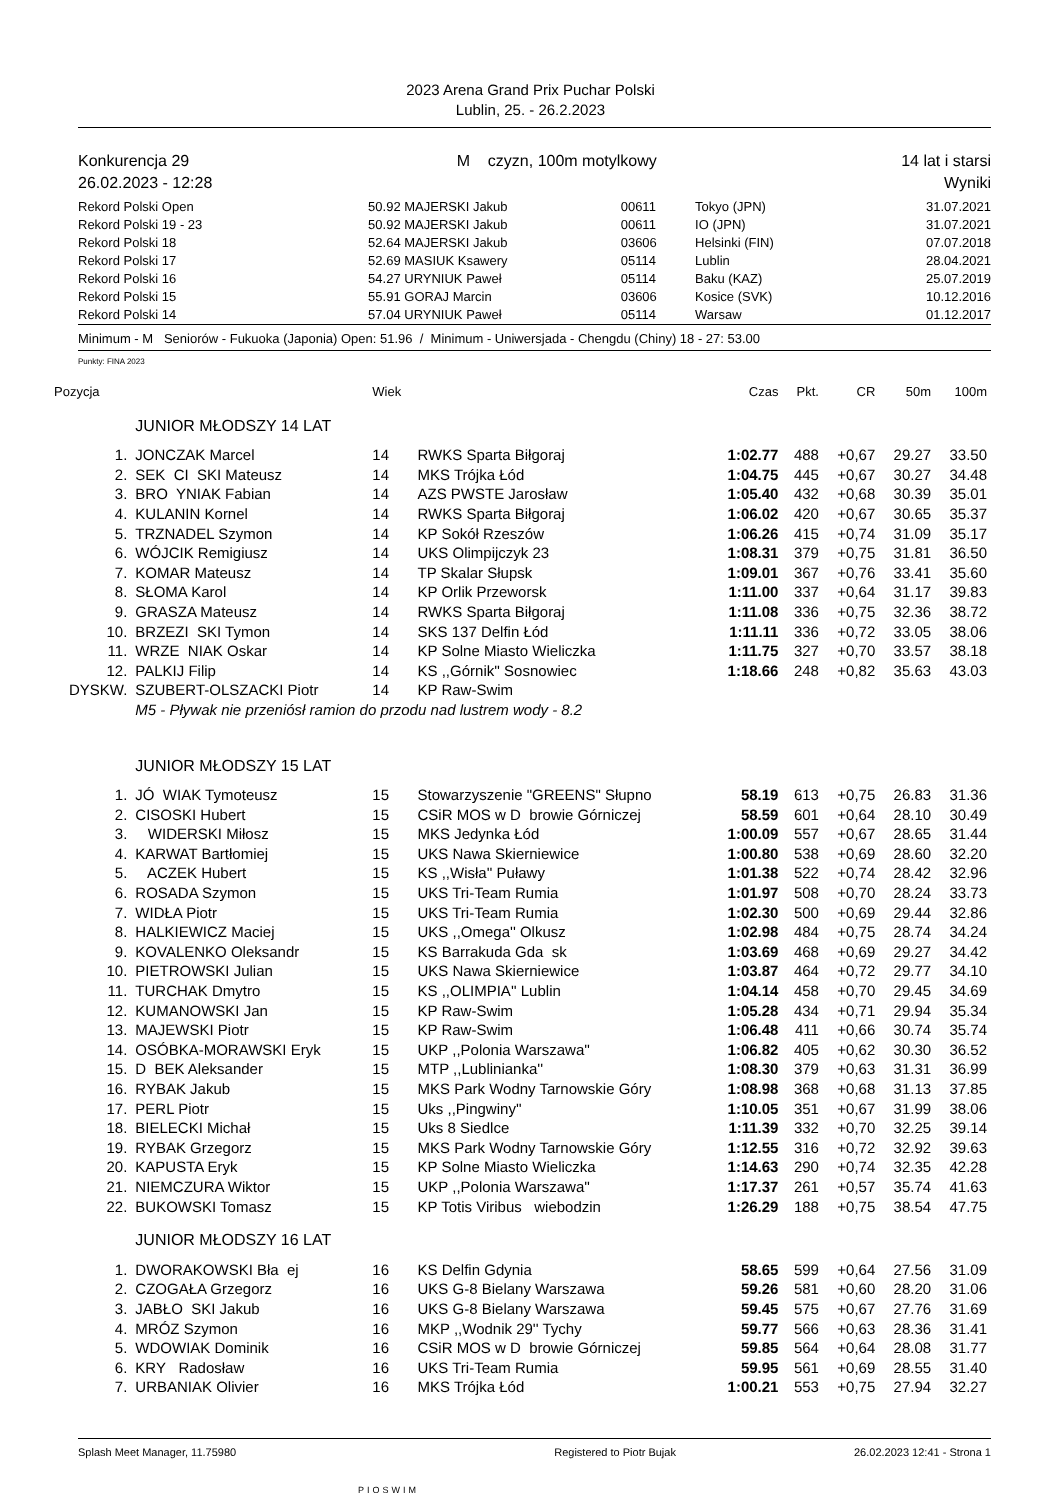2023 Arena Grand Prix Puchar Polski
Lublin, 25. - 26.2.2023
Konkurencja 29
26.02.2023 - 12:28
M czyzn, 100m motylkowy 14 lat i starsi
Wyniki
| Rekord Polski Open | 50.92 | MAJERSKI Jakub | 00611 | Tokyo (JPN) | 31.07.2021 |
| Rekord Polski 19 - 23 | 50.92 | MAJERSKI Jakub | 00611 | IO (JPN) | 31.07.2021 |
| Rekord Polski 18 | 52.64 | MAJERSKI Jakub | 03606 | Helsinki (FIN) | 07.07.2018 |
| Rekord Polski 17 | 52.69 | MASIUK Ksawery | 05114 | Lublin | 28.04.2021 |
| Rekord Polski 16 | 54.27 | URYNIUK Paweł | 05114 | Baku (KAZ) | 25.07.2019 |
| Rekord Polski 15 | 55.91 | GORAJ Marcin | 03606 | Kosice (SVK) | 10.12.2016 |
| Rekord Polski 14 | 57.04 | URYNIUK Paweł | 05114 | Warsaw | 01.12.2017 |
Minimum - M Seniorów - Fukuoka (Japonia) Open: 51.96 / Minimum - Uniwersjada - Chengdu (Chiny) 18 - 27: 53.00
Punkty: FINA 2023
| Pozycja | | Wiek | | Czas | Pkt. | CR | 50m | 100m |
| | JUNIOR MŁODSZY 14 LAT | | | | | | | |
| 1. | JONCZAK Marcel | 14 | RWKS Sparta Biłgoraj | 1:02.77 | 488 | +0,67 | 29.27 | 33.50 |
| 2. | SEK CI SKI Mateusz | 14 | MKS Trójka Łód | 1:04.75 | 445 | +0,67 | 30.27 | 34.48 |
| 3. | BRO YNIAK Fabian | 14 | AZS PWSTE Jarosław | 1:05.40 | 432 | +0,68 | 30.39 | 35.01 |
| 4. | KULANIN Kornel | 14 | RWKS Sparta Biłgoraj | 1:06.02 | 420 | +0,67 | 30.65 | 35.37 |
| 5. | TRZNADEL Szymon | 14 | KP Sokół Rzeszów | 1:06.26 | 415 | +0,74 | 31.09 | 35.17 |
| 6. | WÓJCIK Remigiusz | 14 | UKS Olimpijczyk 23 | 1:08.31 | 379 | +0,75 | 31.81 | 36.50 |
| 7. | KOMAR Mateusz | 14 | TP Skalar Słupsk | 1:09.01 | 367 | +0,76 | 33.41 | 35.60 |
| 8. | SŁOMA Karol | 14 | KP Orlik Przeworsk | 1:11.00 | 337 | +0,64 | 31.17 | 39.83 |
| 9. | GRASZA Mateusz | 14 | RWKS Sparta Biłgoraj | 1:11.08 | 336 | +0,75 | 32.36 | 38.72 |
| 10. | BRZEZI SKI Tymon | 14 | SKS 137 Delfin Łód | 1:11.11 | 336 | +0,72 | 33.05 | 38.06 |
| 11. | WRZE NIAK Oskar | 14 | KP Solne Miasto Wieliczka | 1:11.75 | 327 | +0,70 | 33.57 | 38.18 |
| 12. | PALKIJ Filip | 14 | KS ,,Górnik'' Sosnowiec | 1:18.66 | 248 | +0,82 | 35.63 | 43.03 |
| DYSKW. | SZUBERT-OLSZACKI Piotr | 14 | KP Raw-Swim | | | | | |
| | M5 - Pływak nie przeniósł ramion do przodu nad lustrem wody - 8.2 | | | | | | | |
| | JUNIOR MŁODSZY 15 LAT | | | | | | | |
| 1. | JÓ WIAK Tymoteusz | 15 | Stowarzyszenie "GREENS" Słupno | 58.19 | 613 | +0,75 | 26.83 | 31.36 |
| 2. | CISOSKI Hubert | 15 | CSiR MOS w D browie Górniczej | 58.59 | 601 | +0,64 | 28.10 | 30.49 |
| 3. | WIDERSKI Miłosz | 15 | MKS Jedynka Łód | 1:00.09 | 557 | +0,67 | 28.65 | 31.44 |
| 4. | KARWAT Bartłomiej | 15 | UKS Nawa Skierniewice | 1:00.80 | 538 | +0,69 | 28.60 | 32.20 |
| 5. | ACZEK Hubert | 15 | KS ,,Wisła'' Puławy | 1:01.38 | 522 | +0,74 | 28.42 | 32.96 |
| 6. | ROSADA Szymon | 15 | UKS Tri-Team Rumia | 1:01.97 | 508 | +0,70 | 28.24 | 33.73 |
| 7. | WIDŁA Piotr | 15 | UKS Tri-Team Rumia | 1:02.30 | 500 | +0,69 | 29.44 | 32.86 |
| 8. | HALKIEWICZ Maciej | 15 | UKS ,,Omega'' Olkusz | 1:02.98 | 484 | +0,75 | 28.74 | 34.24 |
| 9. | KOVALENKO Oleksandr | 15 | KS Barrakuda Gda sk | 1:03.69 | 468 | +0,69 | 29.27 | 34.42 |
| 10. | PIETROWSKI Julian | 15 | UKS Nawa Skierniewice | 1:03.87 | 464 | +0,72 | 29.77 | 34.10 |
| 11. | TURCHAK Dmytro | 15 | KS ,,OLIMPIA'' Lublin | 1:04.14 | 458 | +0,70 | 29.45 | 34.69 |
| 12. | KUMANOWSKI Jan | 15 | KP Raw-Swim | 1:05.28 | 434 | +0,71 | 29.94 | 35.34 |
| 13. | MAJEWSKI Piotr | 15 | KP Raw-Swim | 1:06.48 | 411 | +0,66 | 30.74 | 35.74 |
| 14. | OSÓBKA-MORAWSKI Eryk | 15 | UKP ,,Polonia Warszawa'' | 1:06.82 | 405 | +0,62 | 30.30 | 36.52 |
| 15. | D BEK Aleksander | 15 | MTP ,,Lublinianka'' | 1:08.30 | 379 | +0,63 | 31.31 | 36.99 |
| 16. | RYBAK Jakub | 15 | MKS Park Wodny Tarnowskie Góry | 1:08.98 | 368 | +0,68 | 31.13 | 37.85 |
| 17. | PERL Piotr | 15 | Uks ,,Pingwiny'' | 1:10.05 | 351 | +0,67 | 31.99 | 38.06 |
| 18. | BIELECKI Michał | 15 | Uks 8 Siedlce | 1:11.39 | 332 | +0,70 | 32.25 | 39.14 |
| 19. | RYBAK Grzegorz | 15 | MKS Park Wodny Tarnowskie Góry | 1:12.55 | 316 | +0,72 | 32.92 | 39.63 |
| 20. | KAPUSTA Eryk | 15 | KP Solne Miasto Wieliczka | 1:14.63 | 290 | +0,74 | 32.35 | 42.28 |
| 21. | NIEMCZURA Wiktor | 15 | UKP ,,Polonia Warszawa'' | 1:17.37 | 261 | +0,57 | 35.74 | 41.63 |
| 22. | BUKOWSKI Tomasz | 15 | KP Totis Viribus wiebodzin | 1:26.29 | 188 | +0,75 | 38.54 | 47.75 |
| | JUNIOR MŁODSZY 16 LAT | | | | | | | |
| 1. | DWORAKOWSKI Bła ej | 16 | KS Delfin Gdynia | 58.65 | 599 | +0,64 | 27.56 | 31.09 |
| 2. | CZOGAŁA Grzegorz | 16 | UKS G-8 Bielany Warszawa | 59.26 | 581 | +0,60 | 28.20 | 31.06 |
| 3. | JABŁO SKI Jakub | 16 | UKS G-8 Bielany Warszawa | 59.45 | 575 | +0,67 | 27.76 | 31.69 |
| 4. | MRÓZ Szymon | 16 | MKP ,,Wodnik 29'' Tychy | 59.77 | 566 | +0,63 | 28.36 | 31.41 |
| 5. | WDOWIAK Dominik | 16 | CSiR MOS w D browie Górniczej | 59.85 | 564 | +0,64 | 28.08 | 31.77 |
| 6. | KRY Radosław | 16 | UKS Tri-Team Rumia | 59.95 | 561 | +0,69 | 28.55 | 31.40 |
| 7. | URBANIAK Olivier | 16 | MKS Trójka Łód | 1:00.21 | 553 | +0,75 | 27.94 | 32.27 |
Splash Meet Manager, 11.75980 Registered to Piotr Bujak 26.02.2023 12:41 - Strona 1
PIOSWIM